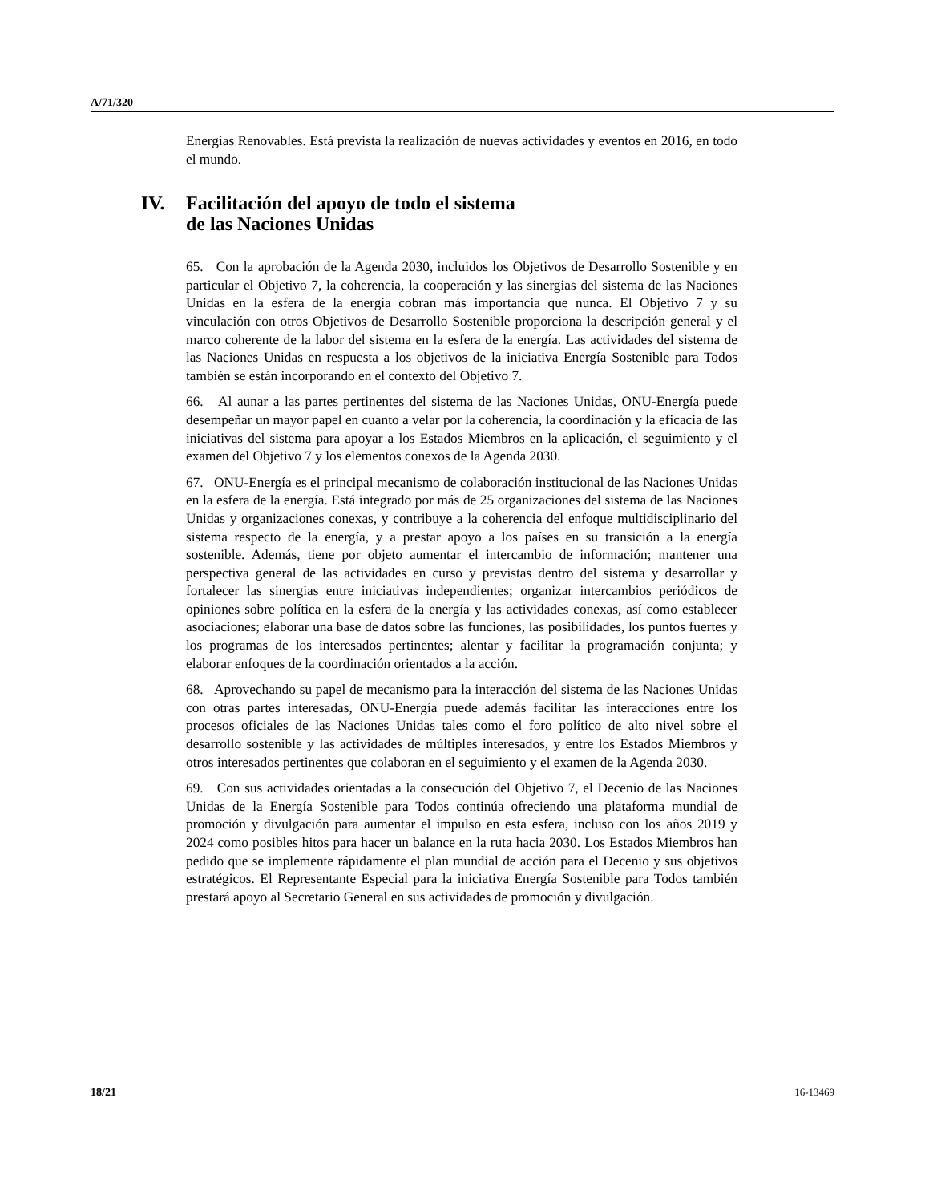A/71/320
Energías Renovables. Está prevista la realización de nuevas actividades y eventos en 2016, en todo el mundo.
IV. Facilitación del apoyo de todo el sistema
de las Naciones Unidas
65. Con la aprobación de la Agenda 2030, incluidos los Objetivos de Desarrollo Sostenible y en particular el Objetivo 7, la coherencia, la cooperación y las sinergias del sistema de las Naciones Unidas en la esfera de la energía cobran más importancia que nunca. El Objetivo 7 y su vinculación con otros Objetivos de Desarrollo Sostenible proporciona la descripción general y el marco coherente de la labor del sistema en la esfera de la energía. Las actividades del sistema de las Naciones Unidas en respuesta a los objetivos de la iniciativa Energía Sostenible para Todos también se están incorporando en el contexto del Objetivo 7.
66. Al aunar a las partes pertinentes del sistema de las Naciones Unidas, ONU-Energía puede desempeñar un mayor papel en cuanto a velar por la coherencia, la coordinación y la eficacia de las iniciativas del sistema para apoyar a los Estados Miembros en la aplicación, el seguimiento y el examen del Objetivo 7 y los elementos conexos de la Agenda 2030.
67. ONU-Energía es el principal mecanismo de colaboración institucional de las Naciones Unidas en la esfera de la energía. Está integrado por más de 25 organizaciones del sistema de las Naciones Unidas y organizaciones conexas, y contribuye a la coherencia del enfoque multidisciplinario del sistema respecto de la energía, y a prestar apoyo a los países en su transición a la energía sostenible. Además, tiene por objeto aumentar el intercambio de información; mantener una perspectiva general de las actividades en curso y previstas dentro del sistema y desarrollar y fortalecer las sinergias entre iniciativas independientes; organizar intercambios periódicos de opiniones sobre política en la esfera de la energía y las actividades conexas, así como establecer asociaciones; elaborar una base de datos sobre las funciones, las posibilidades, los puntos fuertes y los programas de los interesados pertinentes; alentar y facilitar la programación conjunta; y elaborar enfoques de la coordinación orientados a la acción.
68. Aprovechando su papel de mecanismo para la interacción del sistema de las Naciones Unidas con otras partes interesadas, ONU-Energía puede además facilitar las interacciones entre los procesos oficiales de las Naciones Unidas tales como el foro político de alto nivel sobre el desarrollo sostenible y las actividades de múltiples interesados, y entre los Estados Miembros y otros interesados pertinentes que colaboran en el seguimiento y el examen de la Agenda 2030.
69. Con sus actividades orientadas a la consecución del Objetivo 7, el Decenio de las Naciones Unidas de la Energía Sostenible para Todos continúa ofreciendo una plataforma mundial de promoción y divulgación para aumentar el impulso en esta esfera, incluso con los años 2019 y 2024 como posibles hitos para hacer un balance en la ruta hacia 2030. Los Estados Miembros han pedido que se implemente rápidamente el plan mundial de acción para el Decenio y sus objetivos estratégicos. El Representante Especial para la iniciativa Energía Sostenible para Todos también prestará apoyo al Secretario General en sus actividades de promoción y divulgación.
18/21 16-13469